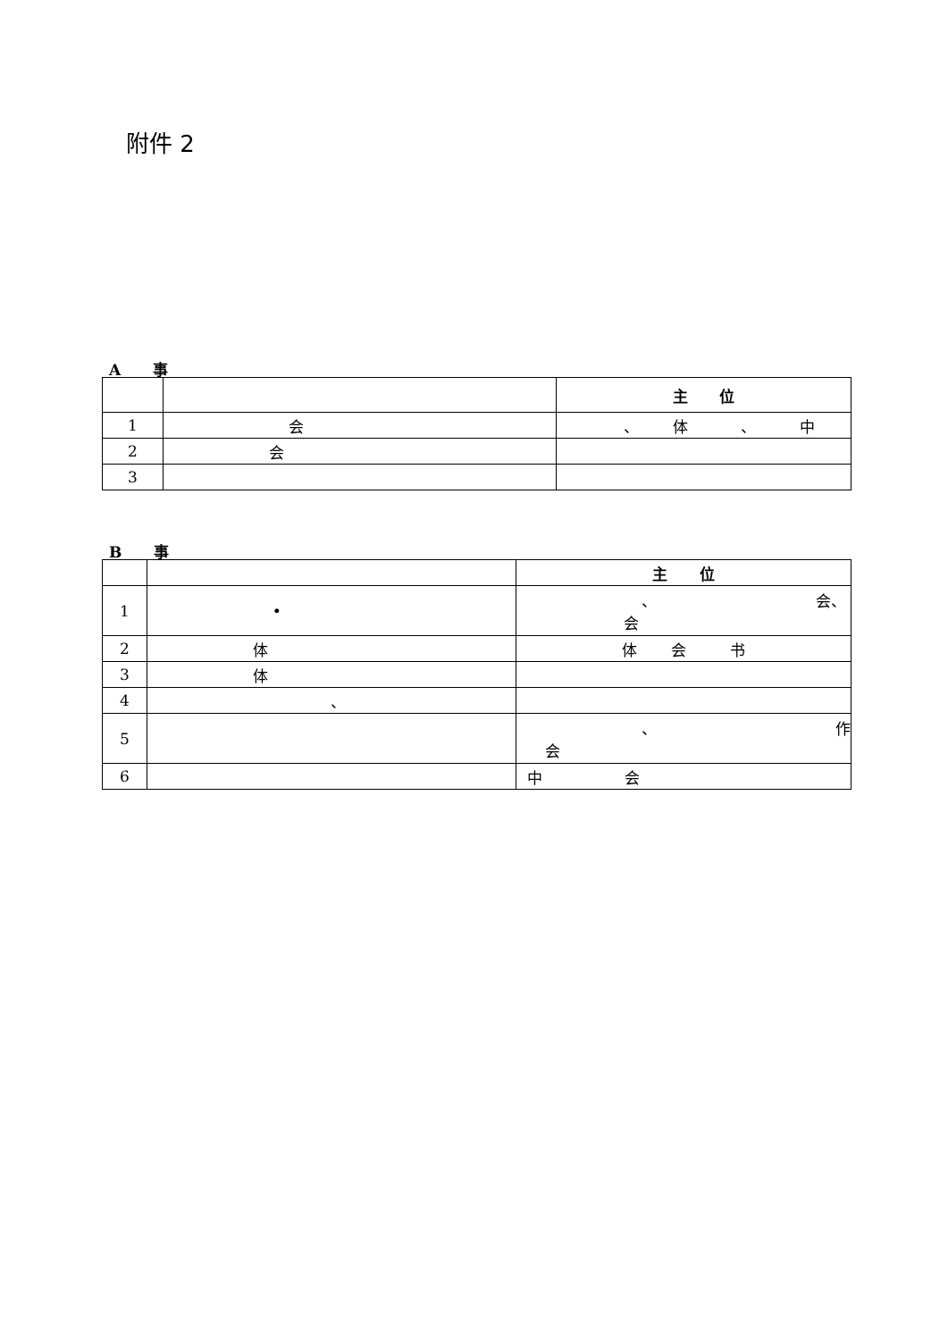附件 2
A 事
| | | 主 位 |
| 1 | 会 | 、 体 、 中 |
| 2 | 会 | |
| 3 | | |
B 事
| | | 主 位 |
| 1 | • | 、 会、 会 |
| 2 | 体 | 体 会 书 |
| 3 | 体 | |
| 4 | 、 | |
| 5 | | 、 作 会 |
| 6 | | 中 会 |